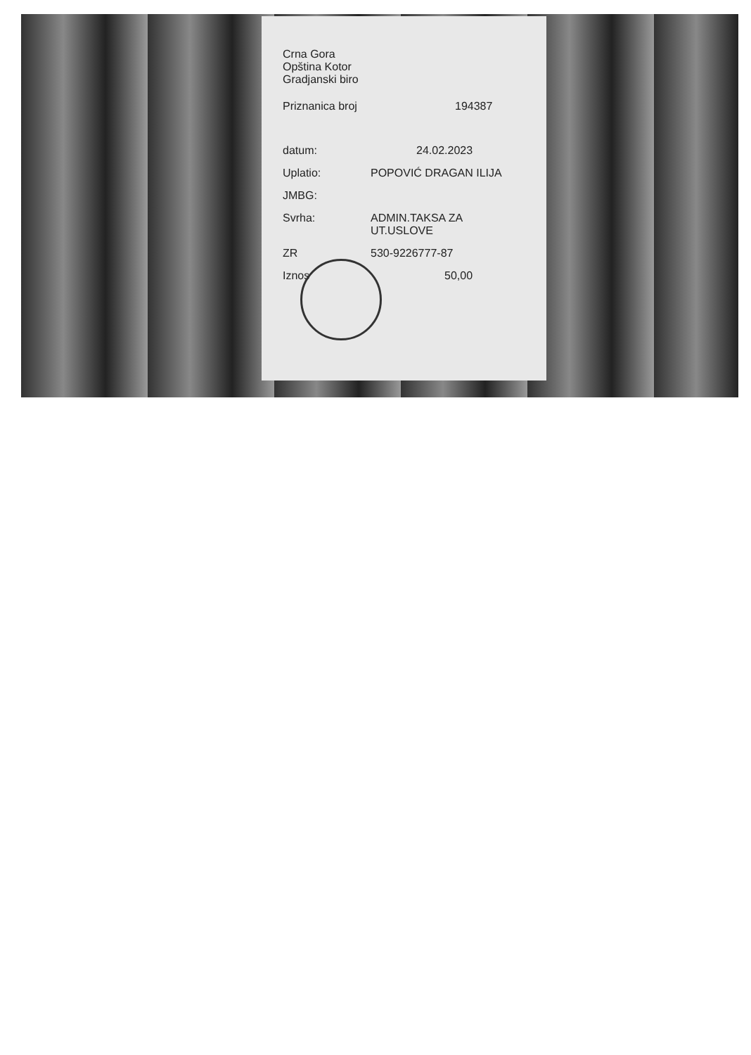Crna Gora
Opština Kotor
Gradjanski biro
Priznanica broj 194387
datum: 24.02.2023
Uplatio: POPOVIĆ DRAGAN ILIJA
JMBG:
Svrha: ADMIN.TAKSA ZA
UT.USLOVE
ZR 530-9226777-87
Iznos 50,00